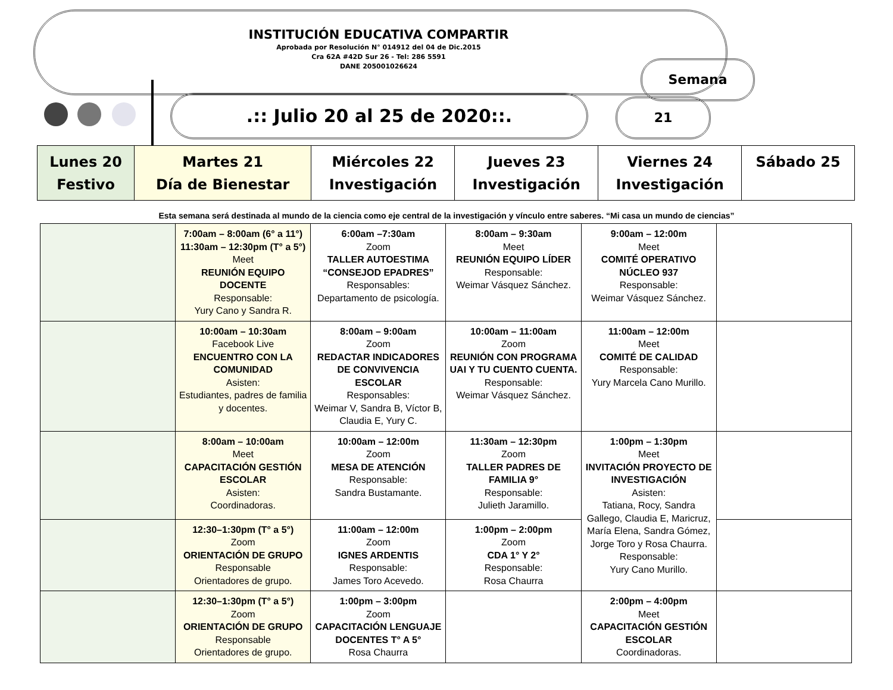INSTITUCIÓN EDUCATIVA COMPARTIR
Aprobada por Resolución N° 014912 del 04 de Dic.2015
Cra 62A #42D Sur 26 - Tel: 286 5591
DANE 205001026624
.:: Julio 20 al 25 de 2020::.
Semana
21
| Lunes 20 Festivo | Martes 21 Día de Bienestar | Miércoles 22 Investigación | Jueves 23 Investigación | Viernes 24 Investigación | Sábado 25 |
| --- | --- | --- | --- | --- | --- |
Esta semana será destinada al mundo de la ciencia como eje central de la investigación y vínculo entre saberes. “Mi casa un mundo de ciencias”
| | 7:00am – 8:00am (6° a 11°) 11:30am – 12:30pm (T° a 5°) Meet REUNIÓN EQUIPO DOCENTE Responsable: Yury Cano y Sandra R. | 6:00am –7:30am Zoom TALLER AUTOESTIMA “CONSEJOD EPADRES” Responsables: Departamento de psicología. | 8:00am – 9:30am Meet REUNIÓN EQUIPO LÍDER Responsable: Weimar Vásquez Sánchez. | 9:00am – 12:00m Meet COMITÉ OPERATIVO NÚCLEO 937 Responsable: Weimar Vásquez Sánchez. | |
| | 10:00am – 10:30am Facebook Live ENCUENTRO CON LA COMUNIDAD Asisten: Estudiantes, padres de familia y docentes. | 8:00am – 9:00am Zoom REDACTAR INDICADORES DE CONVIVENCIA ESCOLAR Responsables: Weimar V, Sandra B, Víctor B, Claudia E, Yury C. | 10:00am – 11:00am Zoom REUNIÓN CON PROGRAMA UAI Y TU CUENTO CUENTA. Responsable: Weimar Vásquez Sánchez. | 11:00am – 12:00m Meet COMITÉ DE CALIDAD Responsable: Yury Marcela Cano Murillo. | |
| | 8:00am – 10:00am Meet CAPACITACIÓN GESTIÓN ESCOLAR Asisten: Coordinadoras. | 10:00am – 12:00m Zoom MESA DE ATENCIÓN Responsable: Sandra Bustamante. | 11:30am – 12:30pm Zoom TALLER PADRES DE FAMILIA 9° Responsable: Julieth Jaramillo. | 1:00pm – 1:30pm Meet INVITACIÓN PROYECTO DE INVESTIGACIÓN Asisten: Tatiana, Rocy, Sandra Gallego, Claudia E, Maricruz, María Elena, Sandra Gómez, Jorge Toro y Rosa Chaurra. Responsable: Yury Cano Murillo. | |
| | 12:30–1:30pm (T° a 5°) Zoom ORIENTACIÓN DE GRUPO Responsable Orientadores de grupo. | 11:00am – 12:00m Zoom IGNES ARDENTIS Responsable: James Toro Acevedo. | 1:00pm – 2:00pm Zoom CDA 1° Y 2° Responsable: Rosa Chaurra | | |
| | 12:30–1:30pm (T° a 5°) Zoom ORIENTACIÓN DE GRUPO Responsable Orientadores de grupo. | 1:00pm – 3:00pm Zoom CAPACITACIÓN LENGUAJE DOCENTES T° A 5° Rosa Chaurra | | 2:00pm – 4:00pm Meet CAPACITACIÓN GESTIÓN ESCOLAR Coordinadoras. | |